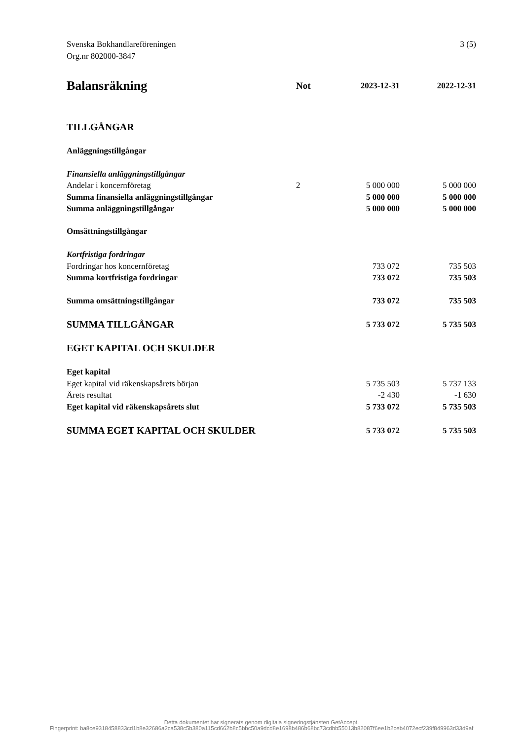3 (5) Svenska Bokhandlareföreningen
Org.nr 802000-3847
| Balansräkning | Not | 2023-12-31 | 2022-12-31 |
| --- | --- | --- | --- |
| TILLGÅNGAR | | | |
| Anläggningstillgångar | | | |
| Finansiella anläggningstillgångar | | | |
| Andelar i koncernföretag | 2 | 5 000 000 | 5 000 000 |
| Summa finansiella anläggningstillgångar | | 5 000 000 | 5 000 000 |
| Summa anläggningstillgångar | | 5 000 000 | 5 000 000 |
| Omsättningstillgångar | | | |
| Kortfristiga fordringar | | | |
| Fordringar hos koncernföretag | | 733 072 | 735 503 |
| Summa kortfristiga fordringar | | 733 072 | 735 503 |
| Summa omsättningstillgångar | | 733 072 | 735 503 |
| SUMMA TILLGÅNGAR | | 5 733 072 | 5 735 503 |
| EGET KAPITAL OCH SKULDER | | | |
| Eget kapital | | | |
| Eget kapital vid räkenskapsårets början | | 5 735 503 | 5 737 133 |
| Årets resultat | | -2 430 | -1 630 |
| Eget kapital vid räkenskapsårets slut | | 5 733 072 | 5 735 503 |
| SUMMA EGET KAPITAL OCH SKULDER | | 5 733 072 | 5 735 503 |
Detta dokumentet har signerats genom digitala signeringstjänsten GetAccept.
Fingerprint: ba8ce9318458833cd1b8e32686a2ca538c5b380a115cd662b8c5bbc50a9dcd8e1698b486b68bc73cdbb55013b82087f6ee1b2ceb4072ecf239f849963d33d9af